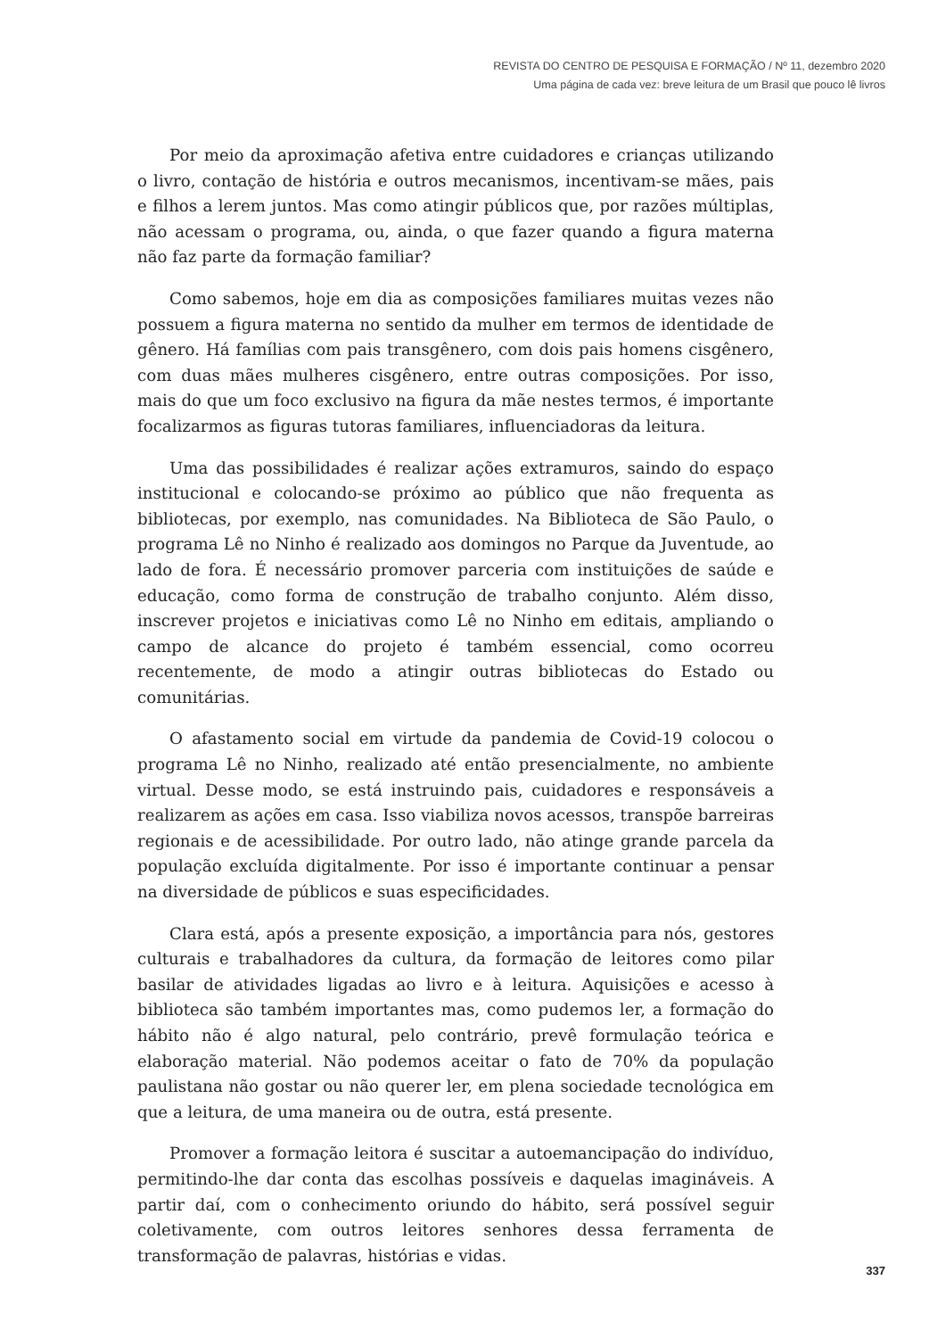REVISTA DO CENTRO DE PESQUISA E FORMAÇÃO / Nº 11, dezembro 2020
Uma página de cada vez: breve leitura de um Brasil que pouco lê livros
Por meio da aproximação afetiva entre cuidadores e crianças utilizando o livro, contação de história e outros mecanismos, incentivam-se mães, pais e filhos a lerem juntos. Mas como atingir públicos que, por razões múltiplas, não acessam o programa, ou, ainda, o que fazer quando a figura materna não faz parte da formação familiar?
Como sabemos, hoje em dia as composições familiares muitas vezes não possuem a figura materna no sentido da mulher em termos de identidade de gênero. Há famílias com pais transgênero, com dois pais homens cisgênero, com duas mães mulheres cisgênero, entre outras composições. Por isso, mais do que um foco exclusivo na figura da mãe nestes termos, é importante focalizarmos as figuras tutoras familiares, influenciadoras da leitura.
Uma das possibilidades é realizar ações extramuros, saindo do espaço institucional e colocando-se próximo ao público que não frequenta as bibliotecas, por exemplo, nas comunidades. Na Biblioteca de São Paulo, o programa Lê no Ninho é realizado aos domingos no Parque da Juventude, ao lado de fora. É necessário promover parceria com instituições de saúde e educação, como forma de construção de trabalho conjunto. Além disso, inscrever projetos e iniciativas como Lê no Ninho em editais, ampliando o campo de alcance do projeto é também essencial, como ocorreu recentemente, de modo a atingir outras bibliotecas do Estado ou comunitárias.
O afastamento social em virtude da pandemia de Covid-19 colocou o programa Lê no Ninho, realizado até então presencialmente, no ambiente virtual. Desse modo, se está instruindo pais, cuidadores e responsáveis a realizarem as ações em casa. Isso viabiliza novos acessos, transpõe barreiras regionais e de acessibilidade. Por outro lado, não atinge grande parcela da população excluída digitalmente. Por isso é importante continuar a pensar na diversidade de públicos e suas especificidades.
Clara está, após a presente exposição, a importância para nós, gestores culturais e trabalhadores da cultura, da formação de leitores como pilar basilar de atividades ligadas ao livro e à leitura. Aquisições e acesso à biblioteca são também importantes mas, como pudemos ler, a formação do hábito não é algo natural, pelo contrário, prevê formulação teórica e elaboração material. Não podemos aceitar o fato de 70% da população paulistana não gostar ou não querer ler, em plena sociedade tecnológica em que a leitura, de uma maneira ou de outra, está presente.
Promover a formação leitora é suscitar a autoemancipação do indivíduo, permitindo-lhe dar conta das escolhas possíveis e daquelas imagináveis. A partir daí, com o conhecimento oriundo do hábito, será possível seguir coletivamente, com outros leitores senhores dessa ferramenta de transformação de palavras, histórias e vidas.
337